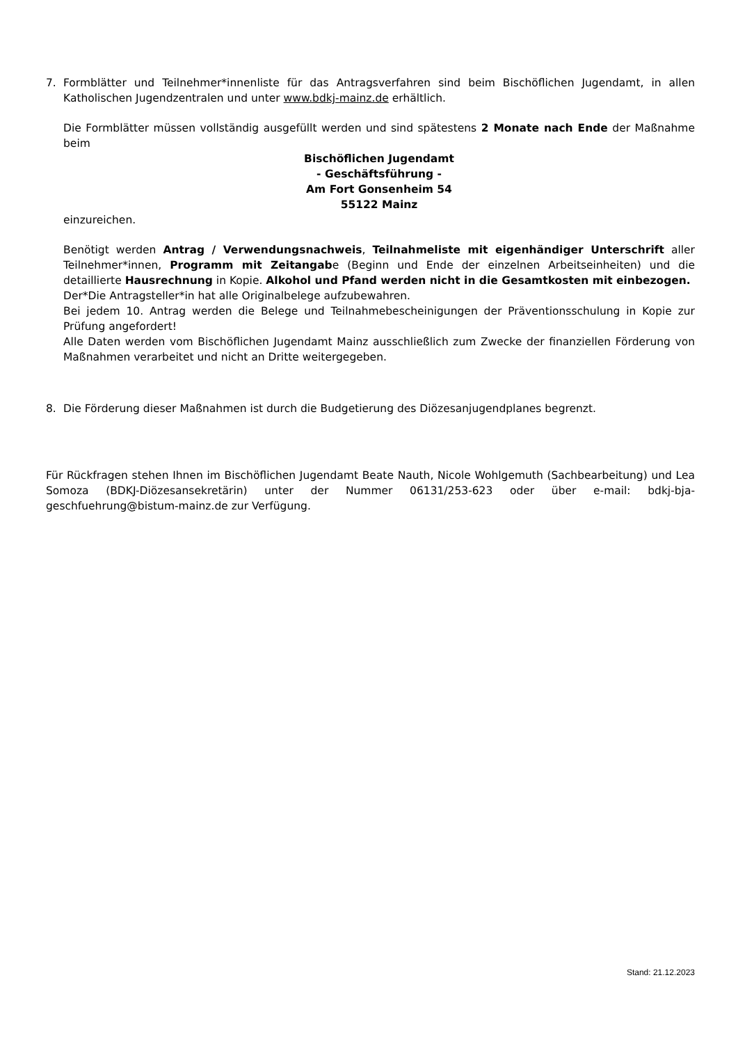7. Formblätter und Teilnehmer*innenliste für das Antragsverfahren sind beim Bischöflichen Jugendamt, in allen Katholischen Jugendzentralen und unter www.bdkj-mainz.de erhältlich.
Die Formblätter müssen vollständig ausgefüllt werden und sind spätestens 2 Monate nach Ende der Maßnahme beim
Bischöflichen Jugendamt
- Geschäftsführung -
Am Fort Gonsenheim 54
55122 Mainz
einzureichen.
Benötigt werden Antrag / Verwendungsnachweis, Teilnahmeliste mit eigenhändiger Unterschrift aller Teilnehmer*innen, Programm mit Zeitangabe (Beginn und Ende der einzelnen Arbeitseinheiten) und die detaillierte Hausrechnung in Kopie. Alkohol und Pfand werden nicht in die Gesamtkosten mit einbezogen.
Der*Die Antragsteller*in hat alle Originalbelege aufzubewahren.
Bei jedem 10. Antrag werden die Belege und Teilnahmebescheinigungen der Präventionsschulung in Kopie zur Prüfung angefordert!
Alle Daten werden vom Bischöflichen Jugendamt Mainz ausschließlich zum Zwecke der finanziellen Förderung von Maßnahmen verarbeitet und nicht an Dritte weitergegeben.
8. Die Förderung dieser Maßnahmen ist durch die Budgetierung des Diözesanjugendplanes begrenzt.
Für Rückfragen stehen Ihnen im Bischöflichen Jugendamt Beate Nauth, Nicole Wohlgemuth (Sachbearbeitung) und Lea Somoza (BDKJ-Diözesansekretärin) unter der Nummer 06131/253-623 oder über e-mail: bdkj-bja-geschfuehrung@bistum-mainz.de zur Verfügung.
Stand: 21.12.2023